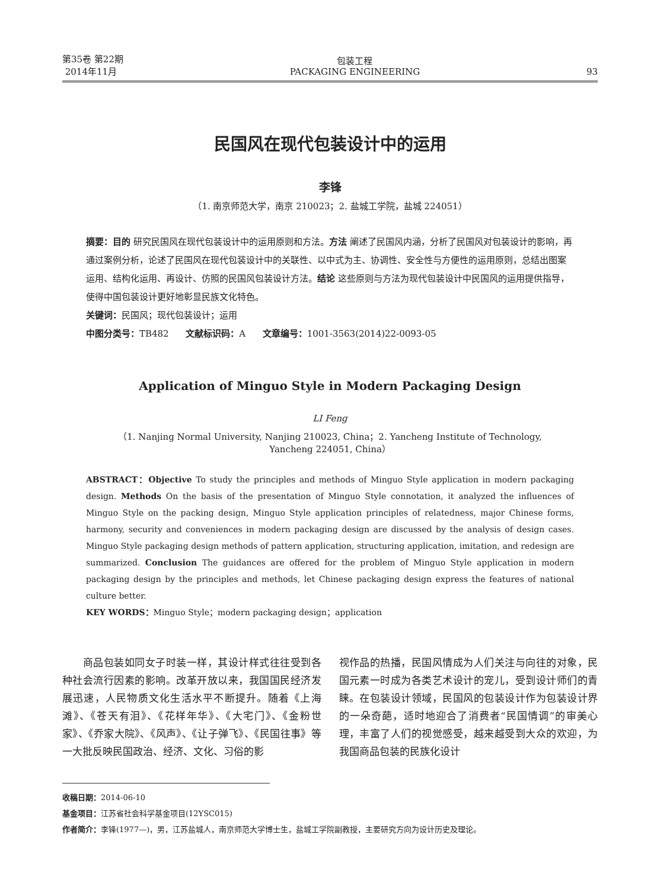第35卷 第22期
2014年11月
包装工程
PACKAGING ENGINEERING
93
民国风在现代包装设计中的运用
李锋
（1. 南京师范大学，南京 210023；2. 盐城工学院，盐城 224051）
摘要：目的 研究民国风在现代包装设计中的运用原则和方法。方法 阐述了民国风内涵，分析了民国风对包装设计的影响，再通过案例分析，论述了民国风在现代包装设计中的关联性、以中式为主、协调性、安全性与方便性的运用原则，总结出图案运用、结构化运用、再设计、仿照的民国风包装设计方法。结论 这些原则与方法为现代包装设计中民国风的运用提供指导，使得中国包装设计更好地彰显民族文化特色。
关键词：民国风；现代包装设计；运用
中图分类号：TB482 文献标识码：A 文章编号：1001-3563(2014)22-0093-05
Application of Minguo Style in Modern Packaging Design
LI Feng
（1. Nanjing Normal University, Nanjing 210023, China；2. Yancheng Institute of Technology, Yancheng 224051, China）
ABSTRACT：Objective To study the principles and methods of Minguo Style application in modern packaging design. Methods On the basis of the presentation of Minguo Style connotation, it analyzed the influences of Minguo Style on the packing design, Minguo Style application principles of relatedness, major Chinese forms, harmony, security and conveniences in modern packaging design are discussed by the analysis of design cases. Minguo Style packaging design methods of pattern application, structuring application, imitation, and redesign are summarized. Conclusion The guidances are offered for the problem of Minguo Style application in modern packaging design by the principles and methods, let Chinese packaging design express the features of national culture better.
KEY WORDS：Minguo Style；modern packaging design；application
　　商品包装如同女子时装一样，其设计样式往往受到各种社会流行因素的影响。改革开放以来，我国国民经济发展迅速，人民物质文化生活水平不断提升。随着《上海滩》、《苍天有泪》、《花样年华》、《大宅门》、《金粉世家》、《乔家大院》、《风声》、《让子弹飞》、《民国往事》等一大批反映民国政治、经济、文化、习俗的影
视作品的热播，民国风情成为人们关注与向往的对象，民国元素一时成为各类艺术设计的宠儿，受到设计师们的青睐。在包装设计领域，民国风的包装设计作为包装设计界的一朵奇葩，适时地迎合了消费者“民国情调”的审美心理，丰富了人们的视觉感受，越来越受到大众的欢迎，为我国商品包装的民族化设计
收稿日期：2014-06-10
基金项目：江苏省社会科学基金项目(12YSC015)
作者简介：李锋(1977—)，男，江苏盐城人，南京师范大学博士生，盐城工学院副教授，主要研究方向为设计历史及理论。